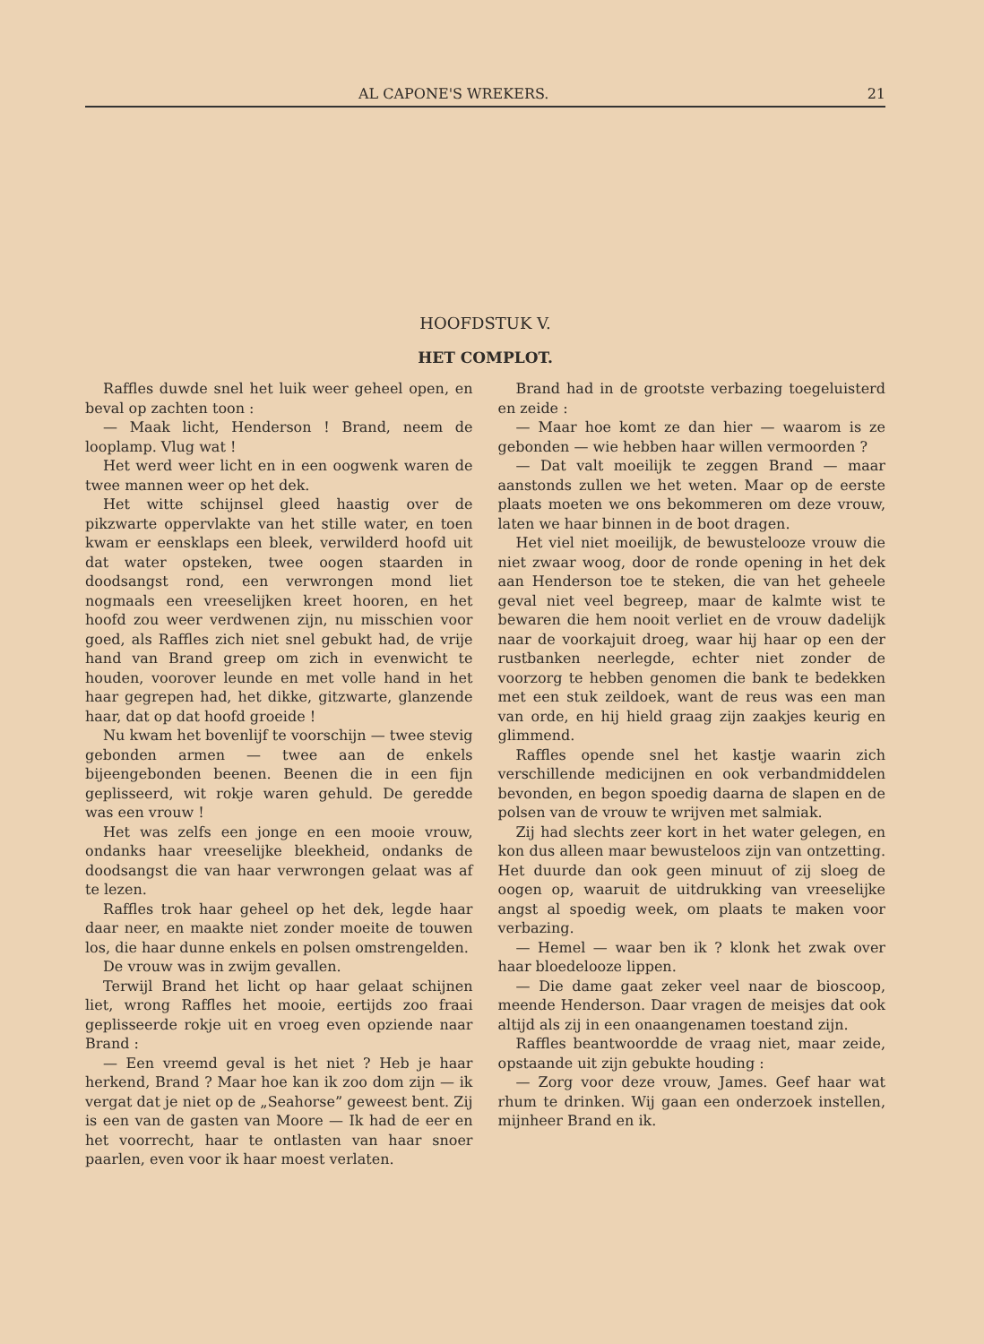AL CAPONE'S WREKERS. 21
HOOFDSTUK V.
HET COMPLOT.
Raffles duwde snel het luik weer geheel open, en beval op zachten toon :
— Maak licht, Henderson ! Brand, neem de looplamp. Vlug wat !
Het werd weer licht en in een oogwenk waren de twee mannen weer op het dek.
Het witte schijnsel gleed haastig over de pikzwarte oppervlakte van het stille water, en toen kwam er eensklaps een bleek, verwilderd hoofd uit dat water opsteken, twee oogen staarden in doodsangst rond, een verwrongen mond liet nogmaals een vreeselijken kreet hooren, en het hoofd zou weer verdwenen zijn, nu misschien voor goed, als Raffles zich niet snel gebukt had, de vrije hand van Brand greep om zich in evenwicht te houden, voorover leunde en met volle hand in het haar gegrepen had, het dikke, gitzwarte, glanzende haar, dat op dat hoofd groeide !
Nu kwam het bovenlijf te voorschijn — twee stevig gebonden armen — twee aan de enkels bijeengebonden beenen. Beenen die in een fijn geplisseerd, wit rokje waren gehuld. De geredde was een vrouw !
Het was zelfs een jonge en een mooie vrouw, ondanks haar vreeselijke bleekheid, ondanks de doodsangst die van haar verwrongen gelaat was af te lezen.
Raffles trok haar geheel op het dek, legde haar daar neer, en maakte niet zonder moeite de touwen los, die haar dunne enkels en polsen omstrengelden.
De vrouw was in zwijm gevallen.
Terwijl Brand het licht op haar gelaat schijnen liet, wrong Raffles het mooie, eertijds zoo fraai geplisseerde rokje uit en vroeg even opziende naar Brand :
— Een vreemd geval is het niet ? Heb je haar herkend, Brand ? Maar hoe kan ik zoo dom zijn — ik vergat dat je niet op de „Seahorse” geweest bent. Zij is een van de gasten van Moore — Ik had de eer en het voorrecht, haar te ontlasten van haar snoer paarlen, even voor ik haar moest verlaten.
Brand had in de grootste verbazing toegeluisterd en zeide :
— Maar hoe komt ze dan hier — waarom is ze gebonden — wie hebben haar willen vermoorden ?
— Dat valt moeilijk te zeggen Brand — maar aanstonds zullen we het weten. Maar op de eerste plaats moeten we ons bekommeren om deze vrouw, laten we haar binnen in de boot dragen.
Het viel niet moeilijk, de bewustelooze vrouw die niet zwaar woog, door de ronde opening in het dek aan Henderson toe te steken, die van het geheele geval niet veel begreep, maar de kalmte wist te bewaren die hem nooit verliet en de vrouw dadelijk naar de voorkajuit droeg, waar hij haar op een der rustbanken neerlegde, echter niet zonder de voorzorg te hebben genomen die bank te bedekken met een stuk zeildoek, want de reus was een man van orde, en hij hield graag zijn zaakjes keurig en glimmend.
Raffles opende snel het kastje waarin zich verschillende medicijnen en ook verbandmiddelen bevonden, en begon spoedig daarna de slapen en de polsen van de vrouw te wrijven met salmiak.
Zij had slechts zeer kort in het water gelegen, en kon dus alleen maar bewusteloos zijn van ontzetting. Het duurde dan ook geen minuut of zij sloeg de oogen op, waaruit de uitdrukking van vreeselijke angst al spoedig week, om plaats te maken voor verbazing.
— Hemel — waar ben ik ? klonk het zwak over haar bloedelooze lippen.
— Die dame gaat zeker veel naar de bioscoop, meende Henderson. Daar vragen de meisjes dat ook altijd als zij in een onaangenamen toestand zijn.
Raffles beantwoordde de vraag niet, maar zeide, opstaande uit zijn gebukte houding :
— Zorg voor deze vrouw, James. Geef haar wat rhum te drinken. Wij gaan een onderzoek instellen, mijnheer Brand en ik.